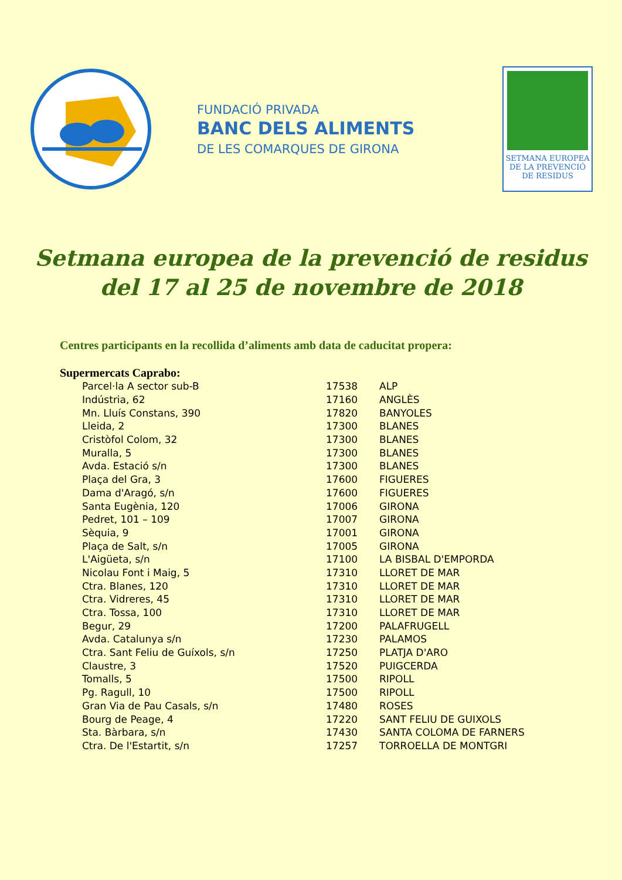FUNDACIÓ PRIVADA
BANC DELS ALIMENTS
DE LES COMARQUES DE GIRONA
SETMANA EUROPEA
DE LA PREVENCIÓ
DE RESIDUS
Setmana europea de la prevenció de residus
del 17 al 25 de novembre de 2018
Centres participants en la recollida d’aliments amb data de caducitat propera:
Supermercats Caprabo:
| Parcel·la A sector sub-B | 17538 | ALP |
| Indústria, 62 | 17160 | ANGLÈS |
| Mn. Lluís Constans, 390 | 17820 | BANYOLES |
| Lleida, 2 | 17300 | BLANES |
| Cristòfol Colom, 32 | 17300 | BLANES |
| Muralla, 5 | 17300 | BLANES |
| Avda. Estació s/n | 17300 | BLANES |
| Plaça del Gra, 3 | 17600 | FIGUERES |
| Dama d'Aragó, s/n | 17600 | FIGUERES |
| Santa Eugènia, 120 | 17006 | GIRONA |
| Pedret, 101 – 109 | 17007 | GIRONA |
| Sèquia, 9 | 17001 | GIRONA |
| Plaça de Salt, s/n | 17005 | GIRONA |
| L'Aigüeta, s/n | 17100 | LA BISBAL D'EMPORDA |
| Nicolau Font i Maig, 5 | 17310 | LLORET DE MAR |
| Ctra. Blanes, 120 | 17310 | LLORET DE MAR |
| Ctra. Vidreres, 45 | 17310 | LLORET DE MAR |
| Ctra. Tossa, 100 | 17310 | LLORET DE MAR |
| Begur, 29 | 17200 | PALAFRUGELL |
| Avda. Catalunya s/n | 17230 | PALAMOS |
| Ctra. Sant Feliu de Guíxols, s/n | 17250 | PLATJA D'ARO |
| Claustre, 3 | 17520 | PUIGCERDA |
| Tomalls, 5 | 17500 | RIPOLL |
| Pg. Ragull, 10 | 17500 | RIPOLL |
| Gran Via de Pau Casals, s/n | 17480 | ROSES |
| Bourg de Peage, 4 | 17220 | SANT FELIU DE GUIXOLS |
| Sta. Bàrbara, s/n | 17430 | SANTA COLOMA DE FARNERS |
| Ctra. De l'Estartit, s/n | 17257 | TORROELLA DE MONTGRI |